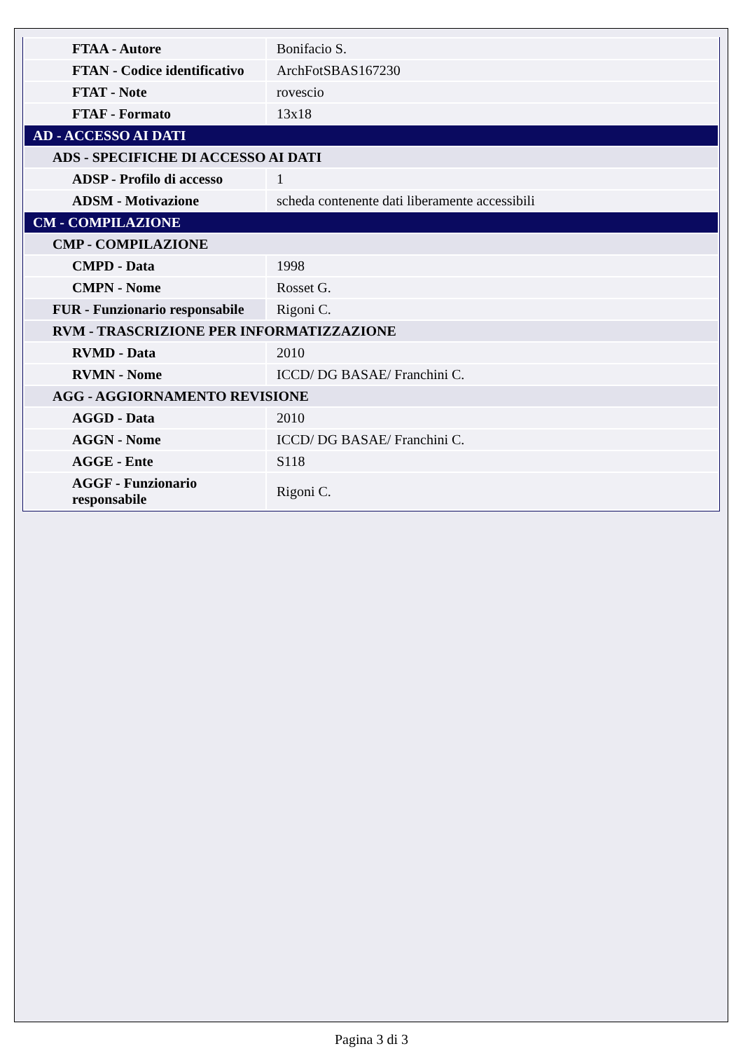| FTAA - Autore | Bonifacio S. |
| FTAN - Codice identificativo | ArchFotSBAS167230 |
| FTAT - Note | rovescio |
| FTAF - Formato | 13x18 |
| AD - ACCESSO AI DATI | |
| ADS - SPECIFICHE DI ACCESSO AI DATI | |
| ADSP - Profilo di accesso | 1 |
| ADSM - Motivazione | scheda contenente dati liberamente accessibili |
| CM - COMPILAZIONE | |
| CMP - COMPILAZIONE | |
| CMPD - Data | 1998 |
| CMPN - Nome | Rosset G. |
| FUR - Funzionario responsabile | Rigoni C. |
| RVM - TRASCRIZIONE PER INFORMATIZZAZIONE | |
| RVMD - Data | 2010 |
| RVMN - Nome | ICCD/ DG BASAE/ Franchini C. |
| AGG - AGGIORNAMENTO REVISIONE | |
| AGGD - Data | 2010 |
| AGGN - Nome | ICCD/ DG BASAE/ Franchini C. |
| AGGE - Ente | S118 |
| AGGF - Funzionario responsabile | Rigoni C. |
Pagina 3 di 3